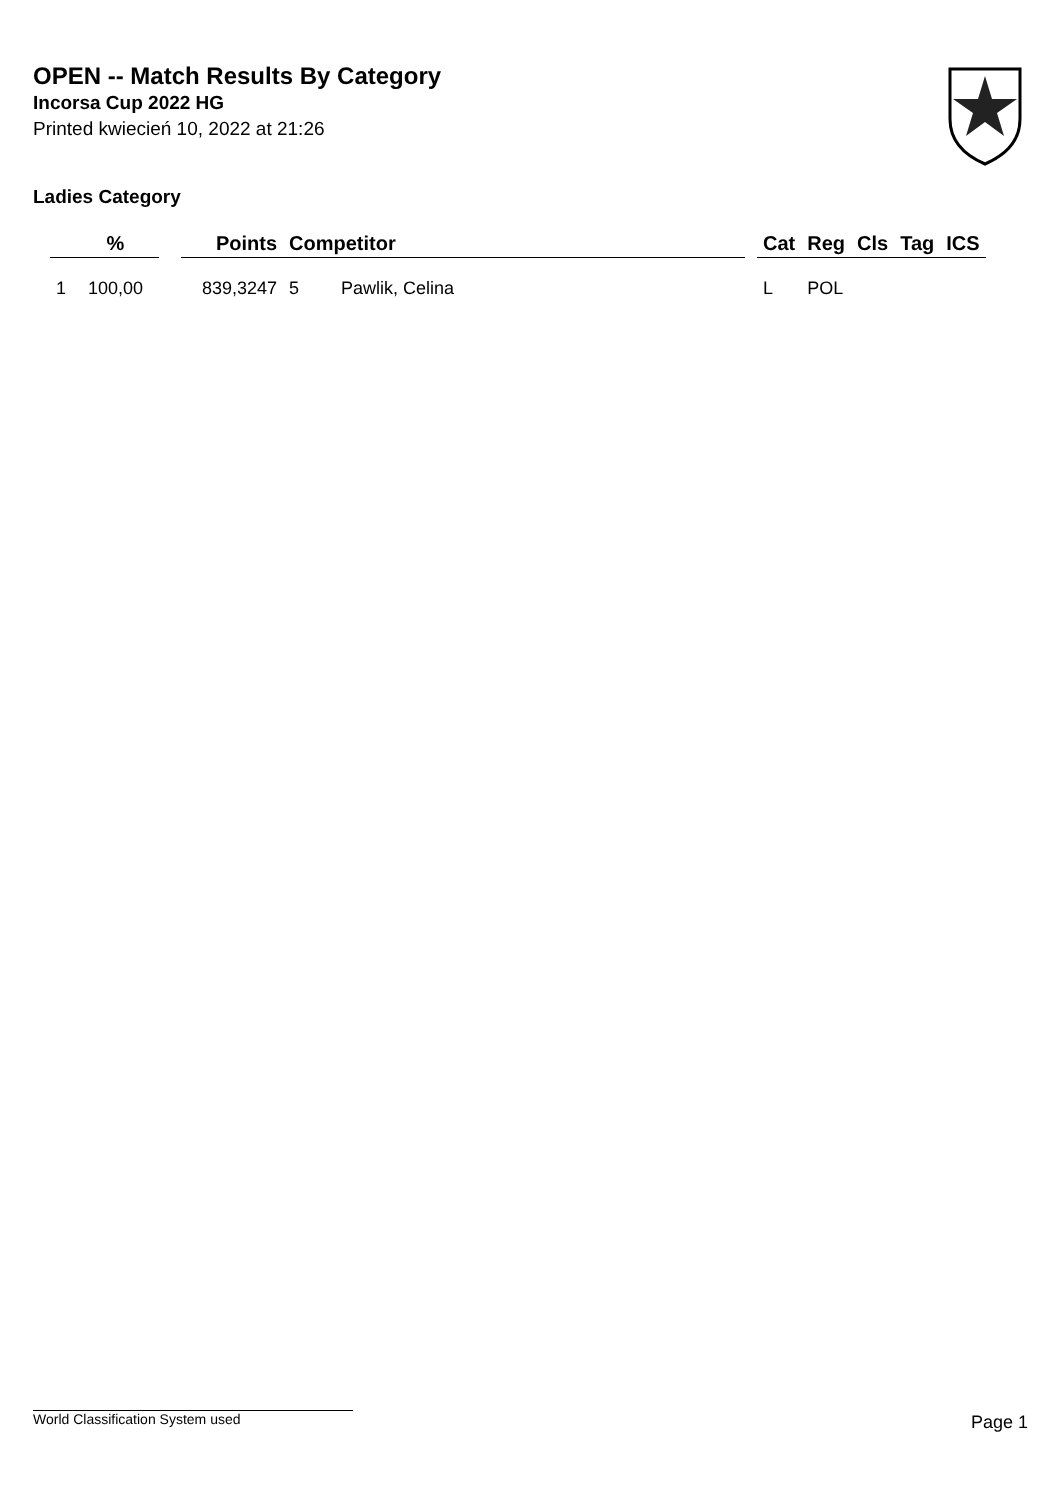OPEN -- Match Results By Category
Incorsa Cup 2022 HG
Printed kwiecień 10, 2022 at 21:26
Ladies Category
| | % | | Points | Competitor | | | Cat | Reg | Cls | Tag | ICS |
| --- | --- | --- | --- | --- | --- | --- | --- | --- | --- | --- | --- |
| 1 | 100,00 | | 839,3247 | 5 | Pawlik, Celina | | L | POL | | | |
World Classification System used Page 1